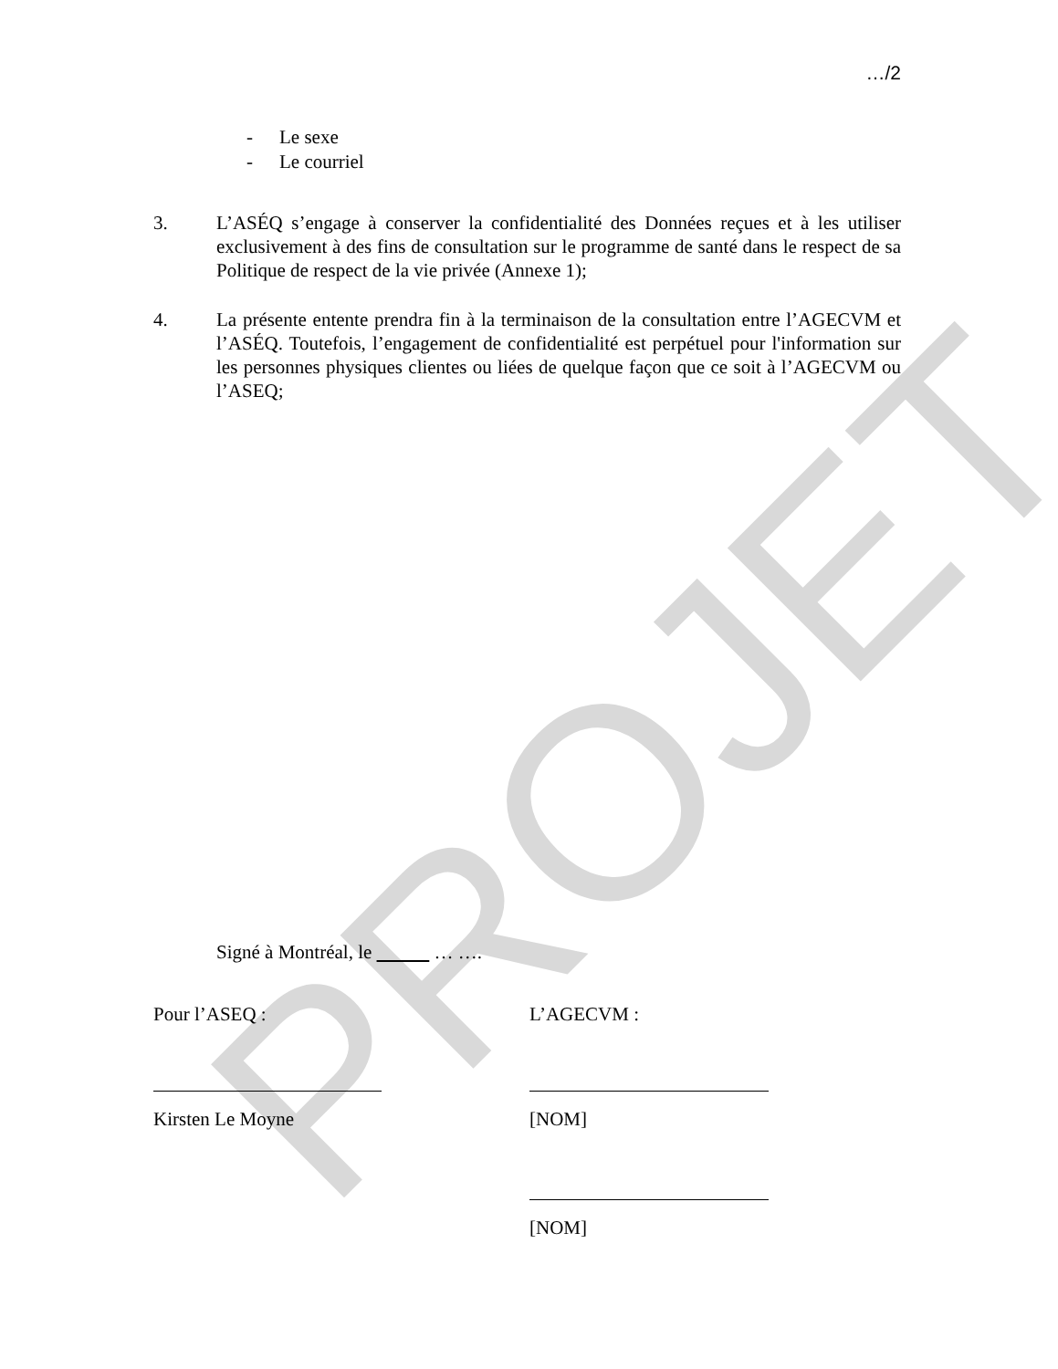PROJET
…/2
- Le sexe
- Le courriel
3. L’ASÉQ s’engage à conserver la confidentialité des Données reçues et à les utiliser exclusivement à des fins de consultation sur le programme de santé dans le respect de sa Politique de respect de la vie privée (Annexe 1);
4. La présente entente prendra fin à la terminaison de la consultation entre l’AGECVM et l’ASÉQ. Toutefois, l’engagement de confidentialité est perpétuel pour l'information sur les personnes physiques clientes ou liées de quelque façon que ce soit à l’AGECVM ou l’ASEQ;
Signé à Montréal, le … ….
Pour l’ASEQ :
Kirsten Le Moyne
L’AGECVM :
[NOM]
[NOM]